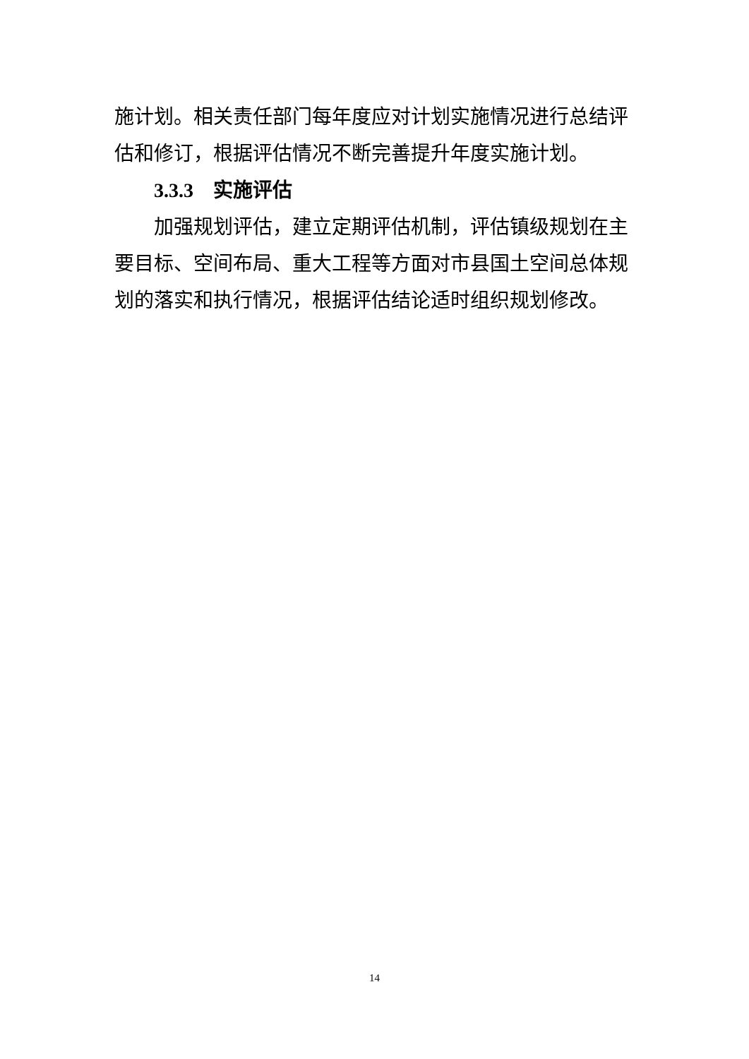施计划。相关责任部门每年度应对计划实施情况进行总结评估和修订，根据评估情况不断完善提升年度实施计划。
3.3.3 实施评估
加强规划评估，建立定期评估机制，评估镇级规划在主要目标、空间布局、重大工程等方面对市县国土空间总体规划的落实和执行情况，根据评估结论适时组织规划修改。
14